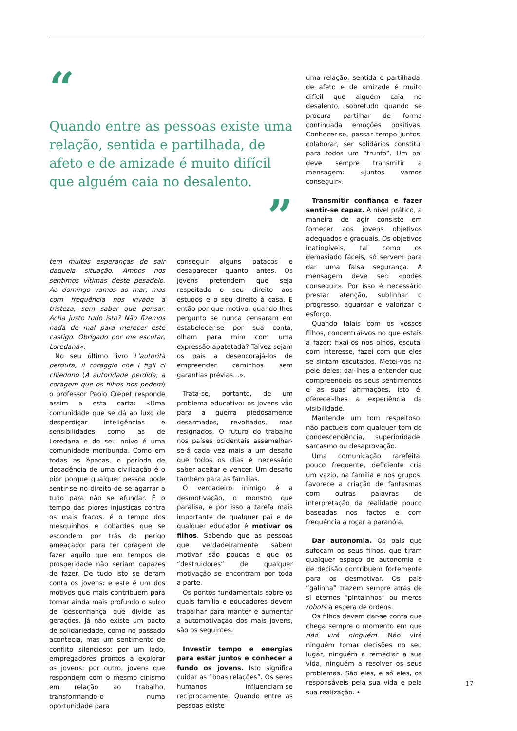“
Quando entre as pessoas existe uma relação, sentida e partilhada, de afeto e de amizade é muito difícil que alguém caia no desalento.
”
tem muitas esperanças de sair daquela situação. Ambos nos sentimos vítimas deste pesadelo. Ao domingo vamos ao mar, mas com frequência nos invade a tristeza, sem saber que pensar. Acha justo tudo isto? Não fizemos nada de mal para merecer este castigo. Obrigado por me escutar, Loredana».
No seu último livro L’autorità perduta, il coraggio che i figli ci chiedono (A autoridade perdida, a coragem que os filhos nos pedem) o professor Paolo Crepet responde assim a esta carta: «Uma comunidade que se dá ao luxo de desperdiçar inteligências e sensibilidades como as de Loredana e do seu noivo é uma comunidade moribunda. Como em todas as épocas, o período de decadência de uma civilização é o pior porque qualquer pessoa pode sentir-se no direito de se agarrar a tudo para não se afundar. É o tempo das piores injustiças contra os mais fracos, é o tempo dos mesquinhos e cobardes que se escondem por trás do perigo ameaçador para ter coragem de fazer aquilo que em tempos de prosperidade não seriam capazes de fazer. De tudo isto se deram conta os jovens: e este é um dos motivos que mais contribuem para tornar ainda mais profundo o sulco de desconfiança que divide as gerações. Já não existe um pacto de solidariedade, como no passado acontecia, mas um sentimento de conflito silencioso: por um lado, empregadores prontos a explorar os jovens; por outro, jovens que respondem com o mesmo cinismo em relação ao trabalho, transformando-o numa oportunidade para
conseguir alguns patacos e desaparecer quanto antes. Os jovens pretendem que seja respeitado o seu direito aos estudos e o seu direito à casa. E então por que motivo, quando lhes pergunto se nunca pensaram em estabelecer-se por sua conta, olham para mim com uma expressão apatetada? Talvez sejam os pais a desencorajá-los de empreender caminhos sem garantias prévias...».
Trata-se, portanto, de um problema educativo: os jovens vão para a guerra piedosamente desarmados, revoltados, mas resignados. O futuro do trabalho nos países ocidentais assemelhar-se-á cada vez mais a um desafio que todos os dias é necessário saber aceitar e vencer. Um desafio também para as famílias.
O verdadeiro inimigo é a desmotivação, o monstro que paralisa, e por isso a tarefa mais importante de qualquer pai e de qualquer educador é motivar os filhos. Sabendo que as pessoas que verdadeiramente sabem motivar são poucas e que os “destruidores” de qualquer motivação se encontram por toda a parte.
Os pontos fundamentais sobre os quais família e educadores devem trabalhar para manter e aumentar a automotivação dos mais jovens, são os seguintes.
Investir tempo e energias para estar juntos e conhecer a fundo os jovens. Isto significa cuidar as “boas relações”. Os seres humanos influenciam-se reciprocamente. Quando entre as pessoas existe
uma relação, sentida e partilhada, de afeto e de amizade é muito difícil que alguém caia no desalento, sobretudo quando se procura partilhar de forma continuada emoções positivas. Conhecer-se, passar tempo juntos, colaborar, ser solidários constitui para todos um “trunfo”. Um pai deve sempre transmitir a mensagem: «juntos vamos conseguir».
Transmitir confiança e fazer sentir-se capaz. A nível prático, a maneira de agir consiste em fornecer aos jovens objetivos adequados e graduais. Os objetivos inatingíveis, tal como os demasiado fáceis, só servem para dar uma falsa segurança. A mensagem deve ser: «podes conseguir». Por isso é necessário prestar atenção, sublinhar o progresso, aguardar e valorizar o esforço.
Quando falais com os vossos filhos, concentrai-vos no que estais a fazer: fixai-os nos olhos, escutai com interesse, fazei com que eles se sintam escutados. Metei-vos na pele deles: dai-lhes a entender que compreendeis os seus sentimentos e as suas afirmações, isto é, oferecei-lhes a experiência da visibilidade.
Mantende um tom respeitoso: não pactueis com qualquer tom de condescendência, superioridade, sarcasmo ou desaprovação.
Uma comunicação rarefeita, pouco frequente, deficiente cria um vazio, na família e nos grupos, favorece a criação de fantasmas com outras palavras de interpretação da realidade pouco baseadas nos factos e com frequência a roçar a paranóia.
Dar autonomia. Os pais que sufocam os seus filhos, que tiram qualquer espaço de autonomia e de decisão contribuem fortemente para os desmotivar. Os pais “galinha” trazem sempre atrás de si eternos “pintainhos” ou meros robots à espera de ordens.
Os filhos devem dar-se conta que chega sempre o momento em que não virá ninguém. Não virá ninguém tomar decisões no seu lugar, ninguém a remediar a sua vida, ninguém a resolver os seus problemas. São eles, e só eles, os responsáveis pela sua vida e pela sua realização. •
17